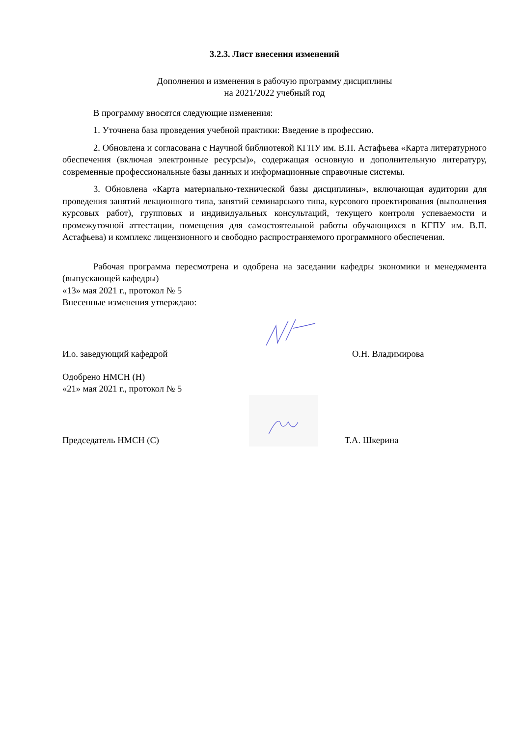3.2.3. Лист внесения изменений
Дополнения и изменения в рабочую программу дисциплины
на 2021/2022 учебный год
В программу вносятся следующие изменения:
1. Уточнена база проведения учебной практики: Введение в профессию.
2. Обновлена и согласована с Научной библиотекой КГПУ им. В.П. Астафьева «Карта литературного обеспечения (включая электронные ресурсы)», содержащая основную и дополнительную литературу, современные профессиональные базы данных и информационные справочные системы.
3. Обновлена «Карта материально-технической базы дисциплины», включающая аудитории для проведения занятий лекционного типа, занятий семинарского типа, курсового проектирования (выполнения курсовых работ), групповых и индивидуальных консультаций, текущего контроля успеваемости и промежуточной аттестации, помещения для самостоятельной работы обучающихся в КГПУ им. В.П. Астафьева) и комплекс лицензионного и свободно распространяемого программного обеспечения.
Рабочая программа пересмотрена и одобрена на заседании кафедры экономики и менеджмента (выпускающей кафедры)
«13» мая 2021 г., протокол № 5
Внесенные изменения утверждаю:
И.о. заведующий кафедрой
О.Н. Владимирова
Одобрено НМСН (Н)
«21» мая 2021 г., протокол № 5
Председатель НМСН (С)
Т.А. Шкерина